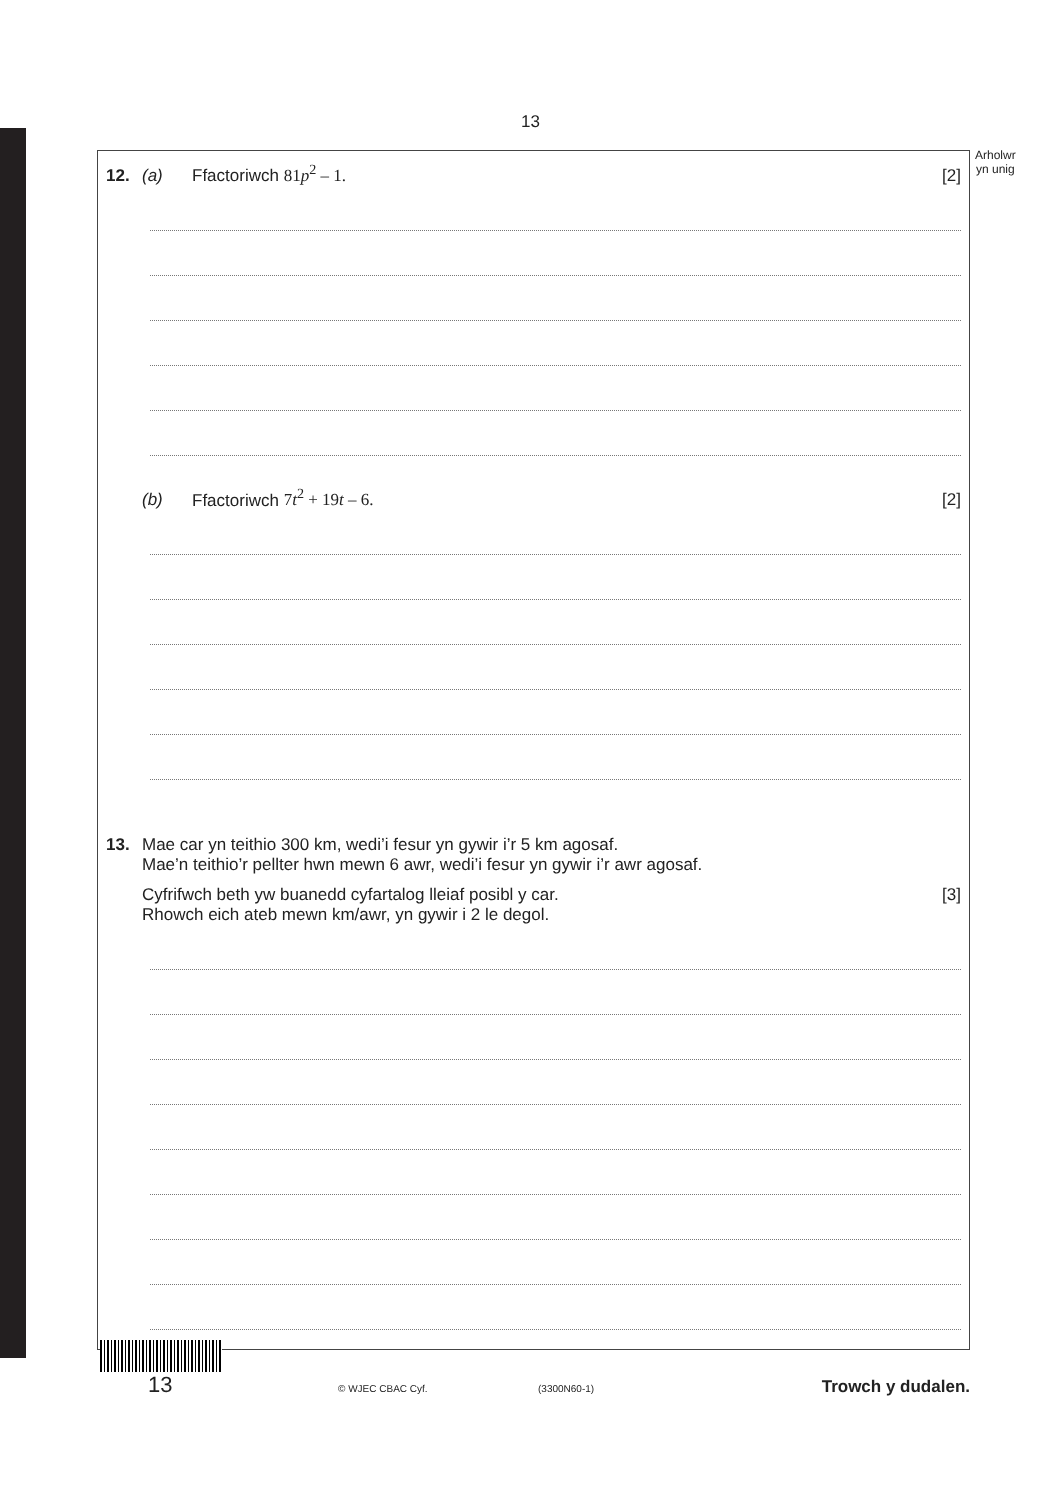13
Arholwr
yn unig
12. (a) Ffactoriwch 81p<sup>2</sup> – 1. [2]
(b) Ffactoriwch 7t<sup>2</sup> + 19t – 6. [2]
13. Mae car yn teithio 300 km, wedi’i fesur yn gywir i’r 5 km agosaf.
Mae’n teithio’r pellter hwn mewn 6 awr, wedi’i fesur yn gywir i’r awr agosaf.
Cyfrifwch beth yw buanedd cyfartalog lleiaf posibl y car.
Rhowch eich ateb mewn km/awr, yn gywir i 2 le degol. [3]
13 © WJEC CBAC Cyf. (3300N60-1) Trowch y dudalen.